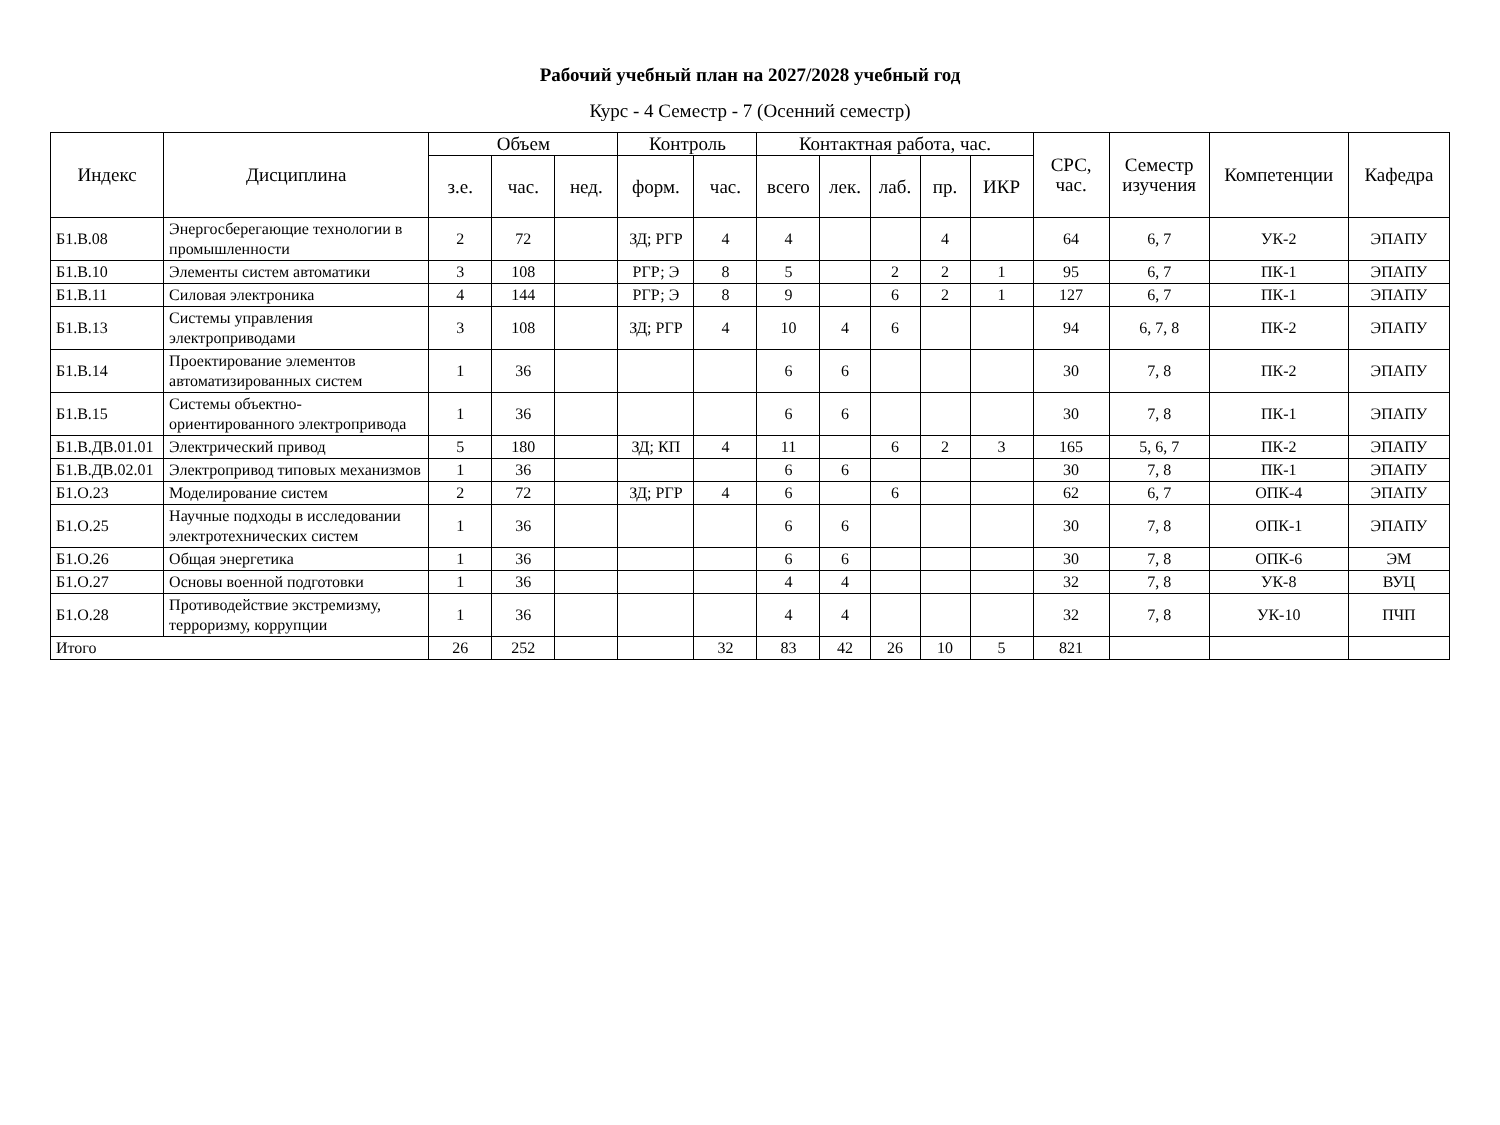Рабочий учебный план на 2027/2028 учебный год
Курс - 4 Семестр - 7 (Осенний семестр)
| Индекс | Дисциплина | Объем | | | Контроль | | Контактная работа, час. | | | | | СРС, час. | Семестр изучения | Компетенции | Кафедра |
| --- | --- | --- | --- | --- | --- | --- | --- | --- | --- | --- | --- | --- | --- | --- | --- |
| | | з.е. | час. | нед. | форм. | час. | всего | лек. | лаб. | пр. | ИКР | | | | |
| Б1.В.08 | Энергосберегающие технологии в промышленности | 2 | 72 | | ЗД; РГР | 4 | 4 | | | 4 | | 64 | 6, 7 | УК-2 | ЭПАПУ |
| Б1.В.10 | Элементы систем автоматики | 3 | 108 | | РГР; Э | 8 | 5 | | 2 | 2 | 1 | 95 | 6, 7 | ПК-1 | ЭПАПУ |
| Б1.В.11 | Силовая электроника | 4 | 144 | | РГР; Э | 8 | 9 | | 6 | 2 | 1 | 127 | 6, 7 | ПК-1 | ЭПАПУ |
| Б1.В.13 | Системы управления электроприводами | 3 | 108 | | ЗД; РГР | 4 | 10 | 4 | 6 | | | 94 | 6, 7, 8 | ПК-2 | ЭПАПУ |
| Б1.В.14 | Проектирование элементов автоматизированных систем | 1 | 36 | | | | 6 | 6 | | | | 30 | 7, 8 | ПК-2 | ЭПАПУ |
| Б1.В.15 | Системы объектно-ориентированного электропривода | 1 | 36 | | | | 6 | 6 | | | | 30 | 7, 8 | ПК-1 | ЭПАПУ |
| Б1.В.ДВ.01.01 | Электрический привод | 5 | 180 | | ЗД; КП | 4 | 11 | | 6 | 2 | 3 | 165 | 5, 6, 7 | ПК-2 | ЭПАПУ |
| Б1.В.ДВ.02.01 | Электропривод типовых механизмов | 1 | 36 | | | | 6 | 6 | | | | 30 | 7, 8 | ПК-1 | ЭПАПУ |
| Б1.О.23 | Моделирование систем | 2 | 72 | | ЗД; РГР | 4 | 6 | | 6 | | | 62 | 6, 7 | ОПК-4 | ЭПАПУ |
| Б1.О.25 | Научные подходы в исследовании электротехнических систем | 1 | 36 | | | | 6 | 6 | | | | 30 | 7, 8 | ОПК-1 | ЭПАПУ |
| Б1.О.26 | Общая энергетика | 1 | 36 | | | | 6 | 6 | | | | 30 | 7, 8 | ОПК-6 | ЭМ |
| Б1.О.27 | Основы военной подготовки | 1 | 36 | | | | 4 | 4 | | | | 32 | 7, 8 | УК-8 | ВУЦ |
| Б1.О.28 | Противодействие экстремизму, терроризму, коррупции | 1 | 36 | | | | 4 | 4 | | | | 32 | 7, 8 | УК-10 | ПЧП |
| Итого | | 26 | 252 | | | 32 | 83 | 42 | 26 | 10 | 5 | 821 | | | |